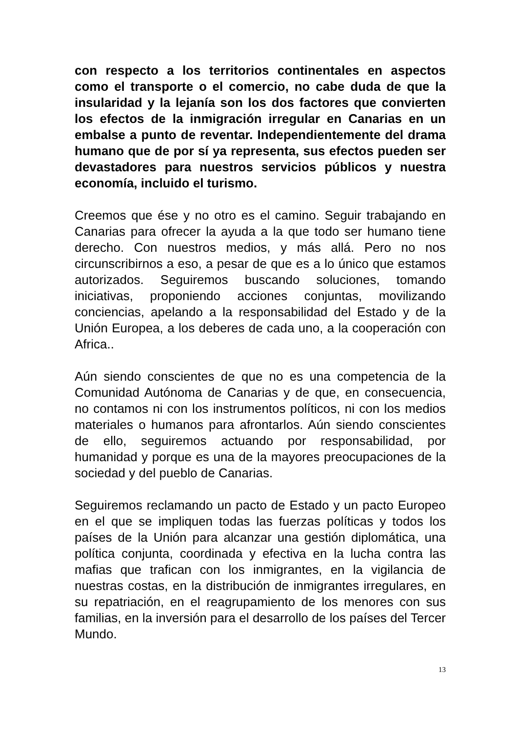con respecto a los territorios continentales en aspectos como el transporte o el comercio, no cabe duda de que la insularidad y la lejanía son los dos factores que convierten los efectos de la inmigración irregular en Canarias en un embalse a punto de reventar. Independientemente del drama humano que de por sí ya representa, sus efectos pueden ser devastadores para nuestros servicios públicos y nuestra economía, incluido el turismo.
Creemos que ése y no otro es el camino. Seguir trabajando en Canarias para ofrecer la ayuda a la que todo ser humano tiene derecho. Con nuestros medios, y más allá. Pero no nos circunscribirnos a eso, a pesar de que es a lo único que estamos autorizados. Seguiremos buscando soluciones, tomando iniciativas, proponiendo acciones conjuntas, movilizando conciencias, apelando a la responsabilidad del Estado y de la Unión Europea, a los deberes de cada uno, a la cooperación con Africa..
Aún siendo conscientes de que no es una competencia de la Comunidad Autónoma de Canarias y de que, en consecuencia, no contamos ni con los instrumentos políticos, ni con los medios materiales o humanos para afrontarlos. Aún siendo conscientes de ello, seguiremos actuando por responsabilidad, por humanidad y porque es una de la mayores preocupaciones de la sociedad y del pueblo de Canarias.
Seguiremos reclamando un pacto de Estado y un pacto Europeo en el que se impliquen todas las fuerzas políticas y todos los países de la Unión para alcanzar una gestión diplomática, una política conjunta, coordinada y efectiva en la lucha contra las mafias que trafican con los inmigrantes, en la vigilancia de nuestras costas, en la distribución de inmigrantes irregulares, en su repatriación, en el reagrupamiento de los menores con sus familias, en la inversión para el desarrollo de los países del Tercer Mundo.
13